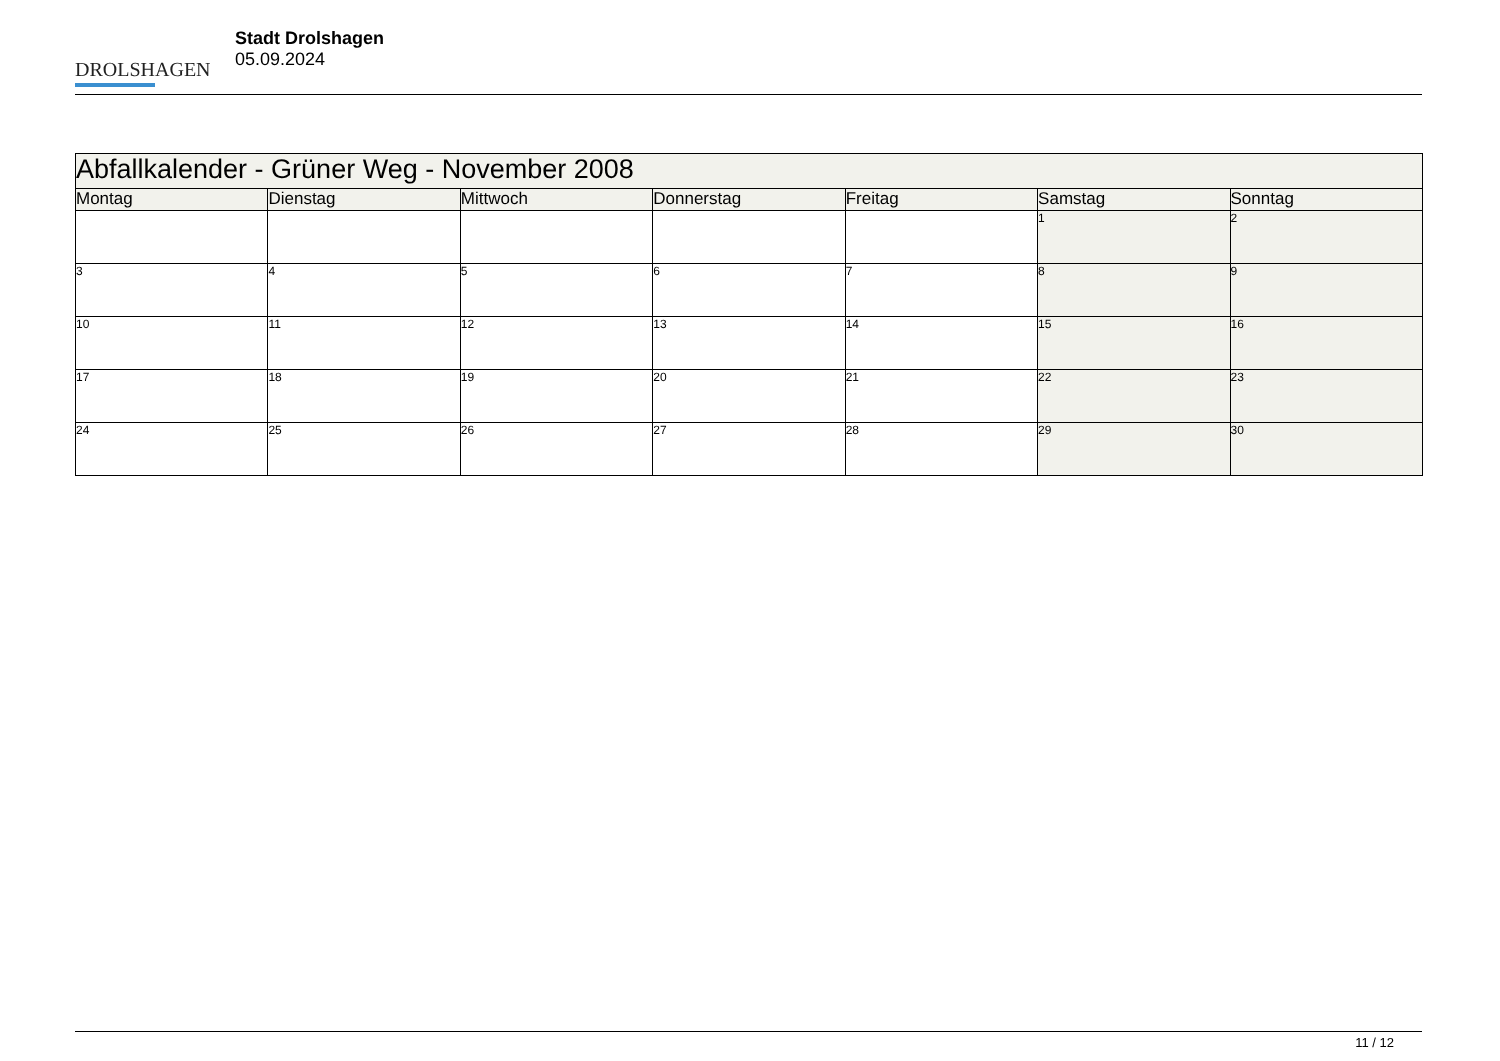DROLSHAGEN
Stadt Drolshagen
05.09.2024
| Abfallkalender - Grüner Weg - November 2008 | | | | | | |
| Montag | Dienstag | Mittwoch | Donnerstag | Freitag | Samstag | Sonntag |
| | | | | | 1 | 2 |
| 3 | 4 | 5 | 6 | 7 | 8 | 9 |
| 10 | 11 | 12 | 13 | 14 | 15 | 16 |
| 17 | 18 | 19 | 20 | 21 | 22 | 23 |
| 24 | 25 | 26 | 27 | 28 | 29 | 30 |
11 / 12